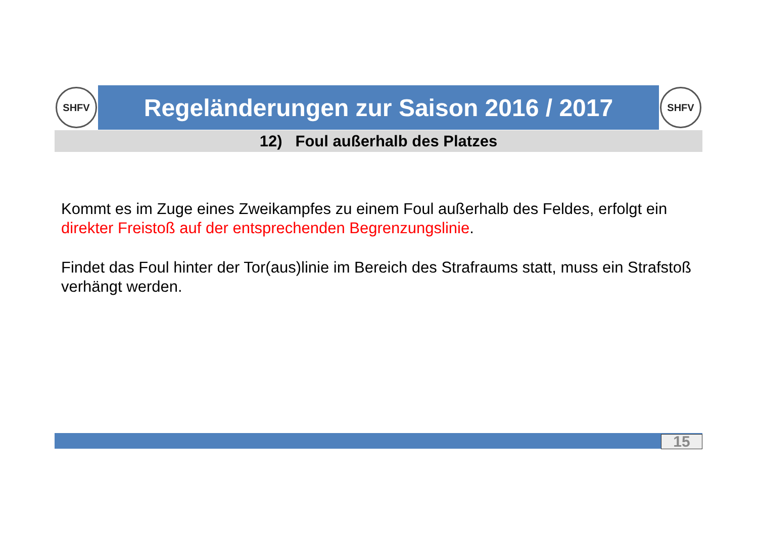SHFV
Regeländerungen zur Saison 2016 / 2017
SHFV
12) Foul außerhalb des Platzes
Kommt es im Zuge eines Zweikampfes zu einem Foul außerhalb des Feldes, erfolgt ein direkter Freistoß auf der entsprechenden Begrenzungslinie.
Findet das Foul hinter der Tor(aus)linie im Bereich des Strafraums statt, muss ein Strafstoß verhängt werden.
15